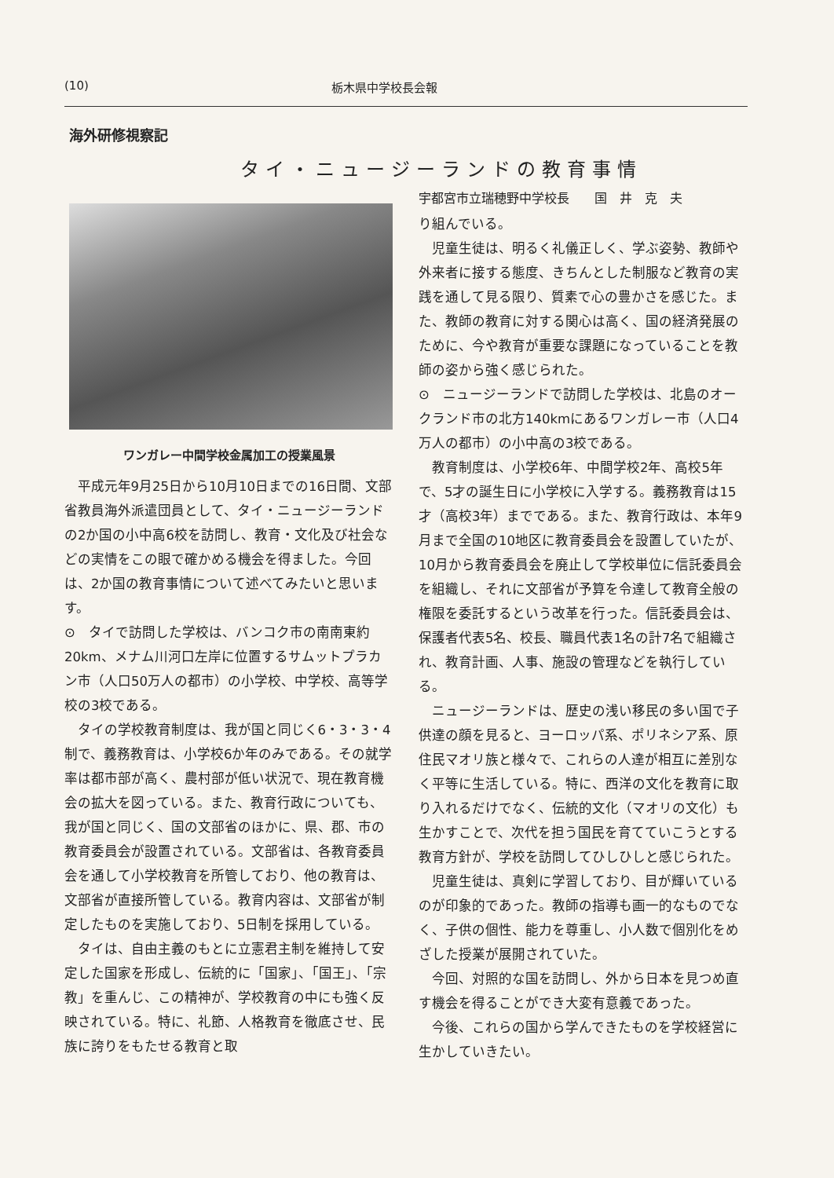(10) 栃木県中学校長会報
海外研修視察記
タイ・ニュージーランドの教育事情
ワンガレー中間学校金属加工の授業風景
平成元年9月25日から10月10日までの16日間、文部省教員海外派遣団員として、タイ・ニュージーランドの2か国の小中高6校を訪問し、教育・文化及び社会などの実情をこの眼で確かめる機会を得ました。今回は、2か国の教育事情について述べてみたいと思います。
⊙　タイで訪問した学校は、バンコク市の南南東約20km、メナム川河口左岸に位置するサムットプラカン市（人口50万人の都市）の小学校、中学校、高等学校の3校である。
タイの学校教育制度は、我が国と同じく6・3・3・4制で、義務教育は、小学校6か年のみである。その就学率は都市部が高く、農村部が低い状況で、現在教育機会の拡大を図っている。また、教育行政についても、我が国と同じく、国の文部省のほかに、県、郡、市の教育委員会が設置されている。文部省は、各教育委員会を通して小学校教育を所管しており、他の教育は、文部省が直接所管している。教育内容は、文部省が制定したものを実施しており、5日制を採用している。
タイは、自由主義のもとに立憲君主制を維持して安定した国家を形成し、伝統的に「国家」、「国王」、「宗教」を重んじ、この精神が、学校教育の中にも強く反映されている。特に、礼節、人格教育を徹底させ、民族に誇りをもたせる教育と取
宇都宮市立瑞穂野中学校長　　国　井　克　夫
り組んでいる。
児童生徒は、明るく礼儀正しく、学ぶ姿勢、教師や外来者に接する態度、きちんとした制服など教育の実践を通して見る限り、質素で心の豊かさを感じた。また、教師の教育に対する関心は高く、国の経済発展のために、今や教育が重要な課題になっていることを教師の姿から強く感じられた。
⊙　ニュージーランドで訪問した学校は、北島のオークランド市の北方140kmにあるワンガレー市（人口4万人の都市）の小中高の3校である。
教育制度は、小学校6年、中間学校2年、高校5年で、5才の誕生日に小学校に入学する。義務教育は15才（高校3年）までである。また、教育行政は、本年9月まで全国の10地区に教育委員会を設置していたが、10月から教育委員会を廃止して学校単位に信託委員会を組織し、それに文部省が予算を令達して教育全般の権限を委託するという改革を行った。信託委員会は、保護者代表5名、校長、職員代表1名の計7名で組織され、教育計画、人事、施設の管理などを執行している。
ニュージーランドは、歴史の浅い移民の多い国で子供達の顔を見ると、ヨーロッパ系、ポリネシア系、原住民マオリ族と様々で、これらの人達が相互に差別なく平等に生活している。特に、西洋の文化を教育に取り入れるだけでなく、伝統的文化（マオリの文化）も生かすことで、次代を担う国民を育てていこうとする教育方針が、学校を訪問してひしひしと感じられた。
児童生徒は、真剣に学習しており、目が輝いているのが印象的であった。教師の指導も画一的なものでなく、子供の個性、能力を尊重し、小人数で個別化をめざした授業が展開されていた。
今回、対照的な国を訪問し、外から日本を見つめ直す機会を得ることができ大変有意義であった。
今後、これらの国から学んできたものを学校経営に生かしていきたい。